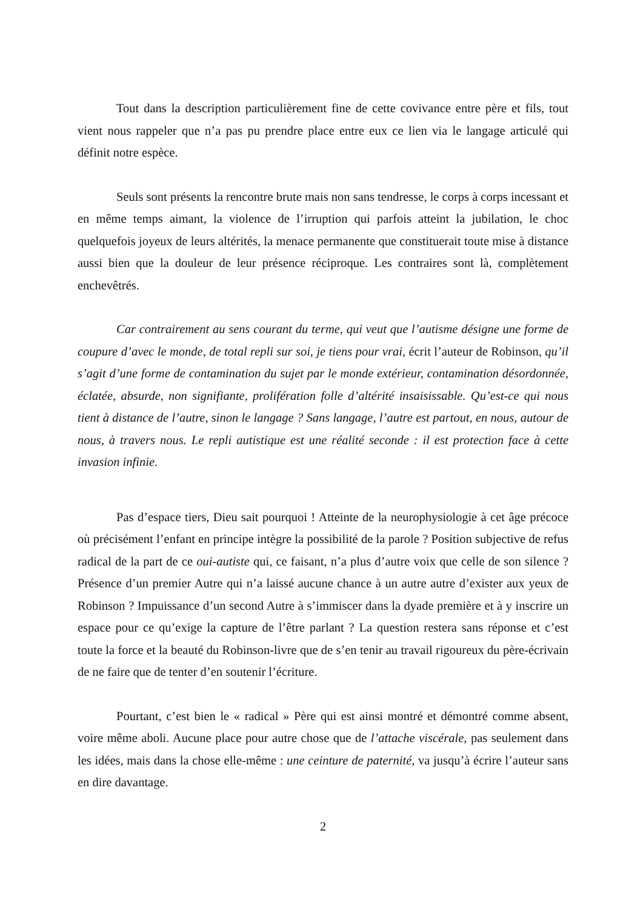Tout dans la description particulièrement fine de cette covivance entre père et fils, tout vient nous rappeler que n’a pas pu prendre place entre eux ce lien via le langage articulé qui définit notre espèce.
Seuls sont présents la rencontre brute mais non sans tendresse, le corps à corps incessant et en même temps aimant, la violence de l’irruption qui parfois atteint la jubilation, le choc quelquefois joyeux de leurs altérités, la menace permanente que constituerait toute mise à distance aussi bien que la douleur de leur présence réciproque. Les contraires sont là, complètement enchevêtrés.
Car contrairement au sens courant du terme, qui veut que l’autisme désigne une forme de coupure d’avec le monde, de total repli sur soi, je tiens pour vrai, écrit l’auteur de Robinson, qu’il s’agit d’une forme de contamination du sujet par le monde extérieur, contamination désordonnée, éclatée, absurde, non signifiante, prolifération folle d’altérité insaisissable. Qu’est-ce qui nous tient à distance de l’autre, sinon le langage ? Sans langage, l’autre est partout, en nous, autour de nous, à travers nous. Le repli autistique est une réalité seconde : il est protection face à cette invasion infinie.
Pas d’espace tiers, Dieu sait pourquoi ! Atteinte de la neurophysiologie à cet âge précoce où précisément l’enfant en principe intègre la possibilité de la parole ? Position subjective de refus radical de la part de ce oui-autiste qui, ce faisant, n’a plus d’autre voix que celle de son silence ? Présence d’un premier Autre qui n’a laissé aucune chance à un autre autre d’exister aux yeux de Robinson ? Impuissance d’un second Autre à s’immiscer dans la dyade première et à y inscrire un espace pour ce qu’exige la capture de l’être parlant ? La question restera sans réponse et c’est toute la force et la beauté du Robinson-livre que de s’en tenir au travail rigoureux du père-écrivain de ne faire que de tenter d’en soutenir l’écriture.
Pourtant, c’est bien le « radical » Père qui est ainsi montré et démontré comme absent, voire même aboli. Aucune place pour autre chose que de l’attache viscérale, pas seulement dans les idées, mais dans la chose elle-même : une ceinture de paternité, va jusqu’à écrire l’auteur sans en dire davantage.
2